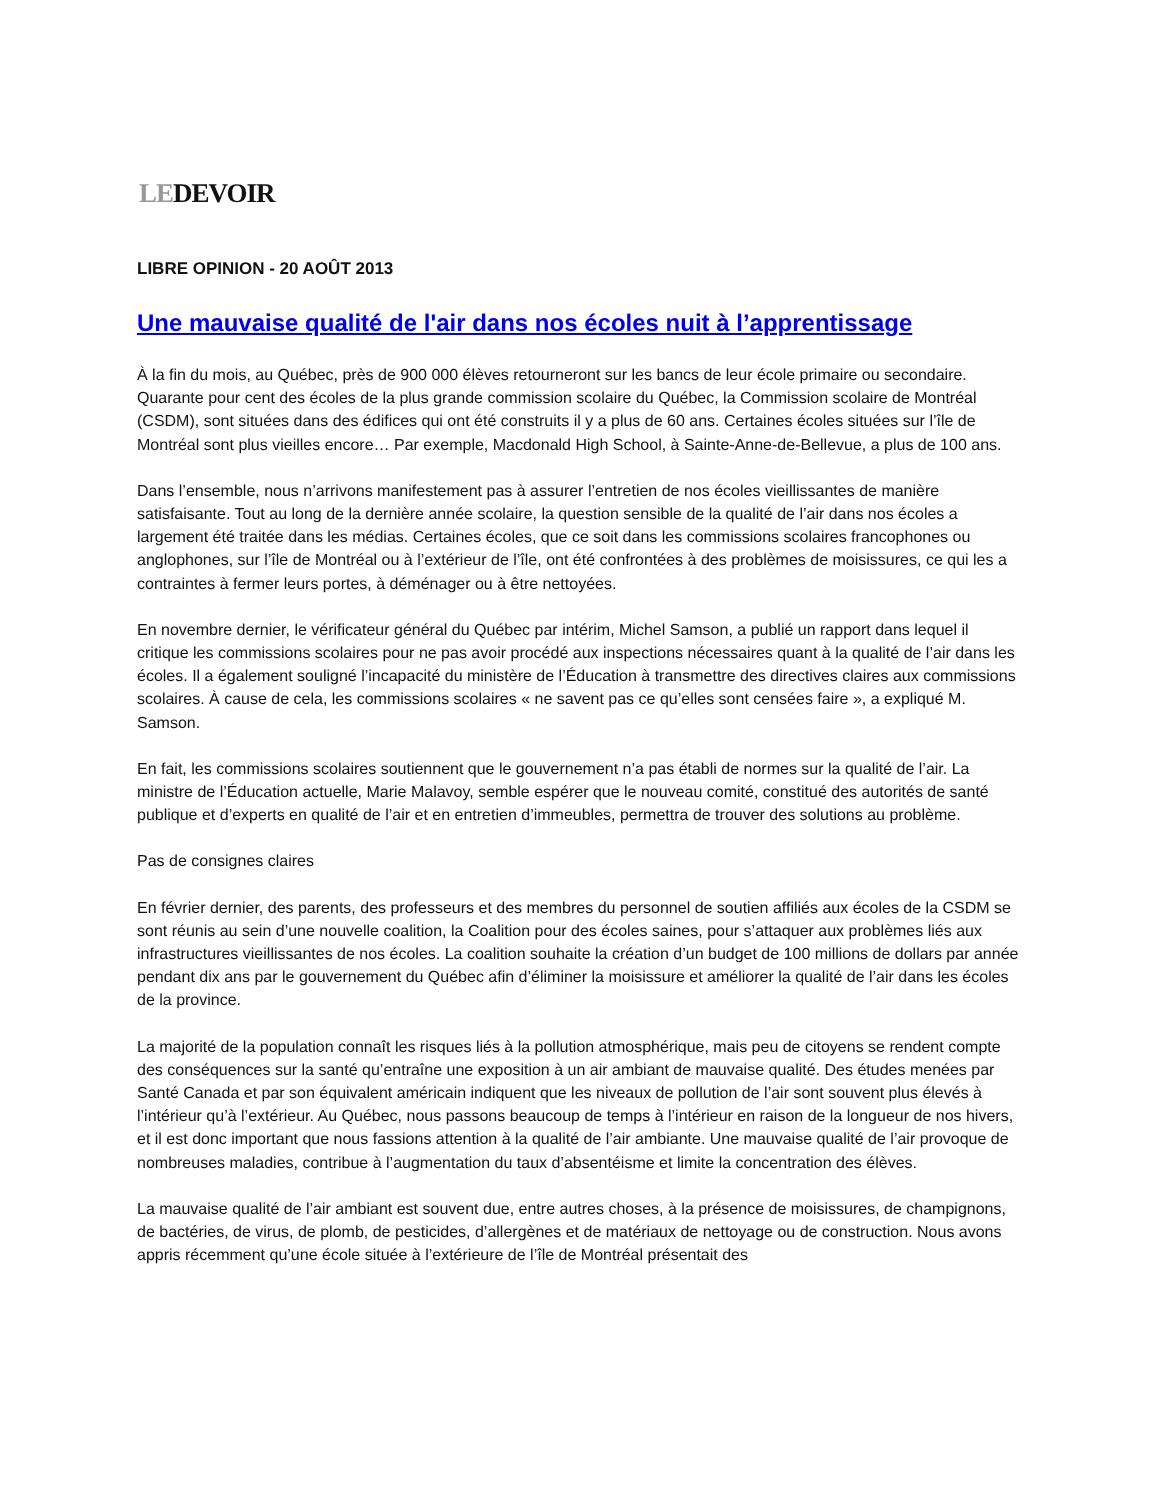LEDEVOIR
LIBRE OPINION - 20 AOÛT 2013
Une mauvaise qualité de l'air dans nos écoles nuit à l’apprentissage
À la fin du mois, au Québec, près de 900 000 élèves retourneront sur les bancs de leur école primaire ou secondaire. Quarante pour cent des écoles de la plus grande commission scolaire du Québec, la Commission scolaire de Montréal (CSDM), sont situées dans des édifices qui ont été construits il y a plus de 60 ans. Certaines écoles situées sur l’île de Montréal sont plus vieilles encore… Par exemple, Macdonald High School, à Sainte-Anne-de-Bellevue, a plus de 100 ans.
Dans l’ensemble, nous n’arrivons manifestement pas à assurer l’entretien de nos écoles vieillissantes de manière satisfaisante. Tout au long de la dernière année scolaire, la question sensible de la qualité de l’air dans nos écoles a largement été traitée dans les médias. Certaines écoles, que ce soit dans les commissions scolaires francophones ou anglophones, sur l’île de Montréal ou à l’extérieur de l’île, ont été confrontées à des problèmes de moisissures, ce qui les a contraintes à fermer leurs portes, à déménager ou à être nettoyées.
En novembre dernier, le vérificateur général du Québec par intérim, Michel Samson, a publié un rapport dans lequel il critique les commissions scolaires pour ne pas avoir procédé aux inspections nécessaires quant à la qualité de l’air dans les écoles. Il a également souligné l’incapacité du ministère de l’Éducation à transmettre des directives claires aux commissions scolaires. À cause de cela, les commissions scolaires « ne savent pas ce qu’elles sont censées faire », a expliqué M. Samson.
En fait, les commissions scolaires soutiennent que le gouvernement n’a pas établi de normes sur la qualité de l’air. La ministre de l’Éducation actuelle, Marie Malavoy, semble espérer que le nouveau comité, constitué des autorités de santé publique et d’experts en qualité de l’air et en entretien d’immeubles, permettra de trouver des solutions au problème.
Pas de consignes claires
En février dernier, des parents, des professeurs et des membres du personnel de soutien affiliés aux écoles de la CSDM se sont réunis au sein d’une nouvelle coalition, la Coalition pour des écoles saines, pour s’attaquer aux problèmes liés aux infrastructures vieillissantes de nos écoles. La coalition souhaite la création d’un budget de 100 millions de dollars par année pendant dix ans par le gouvernement du Québec afin d’éliminer la moisissure et améliorer la qualité de l’air dans les écoles de la province.
La majorité de la population connaît les risques liés à la pollution atmosphérique, mais peu de citoyens se rendent compte des conséquences sur la santé qu’entraîne une exposition à un air ambiant de mauvaise qualité. Des études menées par Santé Canada et par son équivalent américain indiquent que les niveaux de pollution de l’air sont souvent plus élevés à l’intérieur qu’à l’extérieur. Au Québec, nous passons beaucoup de temps à l’intérieur en raison de la longueur de nos hivers, et il est donc important que nous fassions attention à la qualité de l’air ambiante. Une mauvaise qualité de l’air provoque de nombreuses maladies, contribue à l’augmentation du taux d’absentéisme et limite la concentration des élèves.
La mauvaise qualité de l’air ambiant est souvent due, entre autres choses, à la présence de moisissures, de champignons, de bactéries, de virus, de plomb, de pesticides, d’allergènes et de matériaux de nettoyage ou de construction. Nous avons appris récemment qu’une école située à l’extérieure de l’île de Montréal présentait des